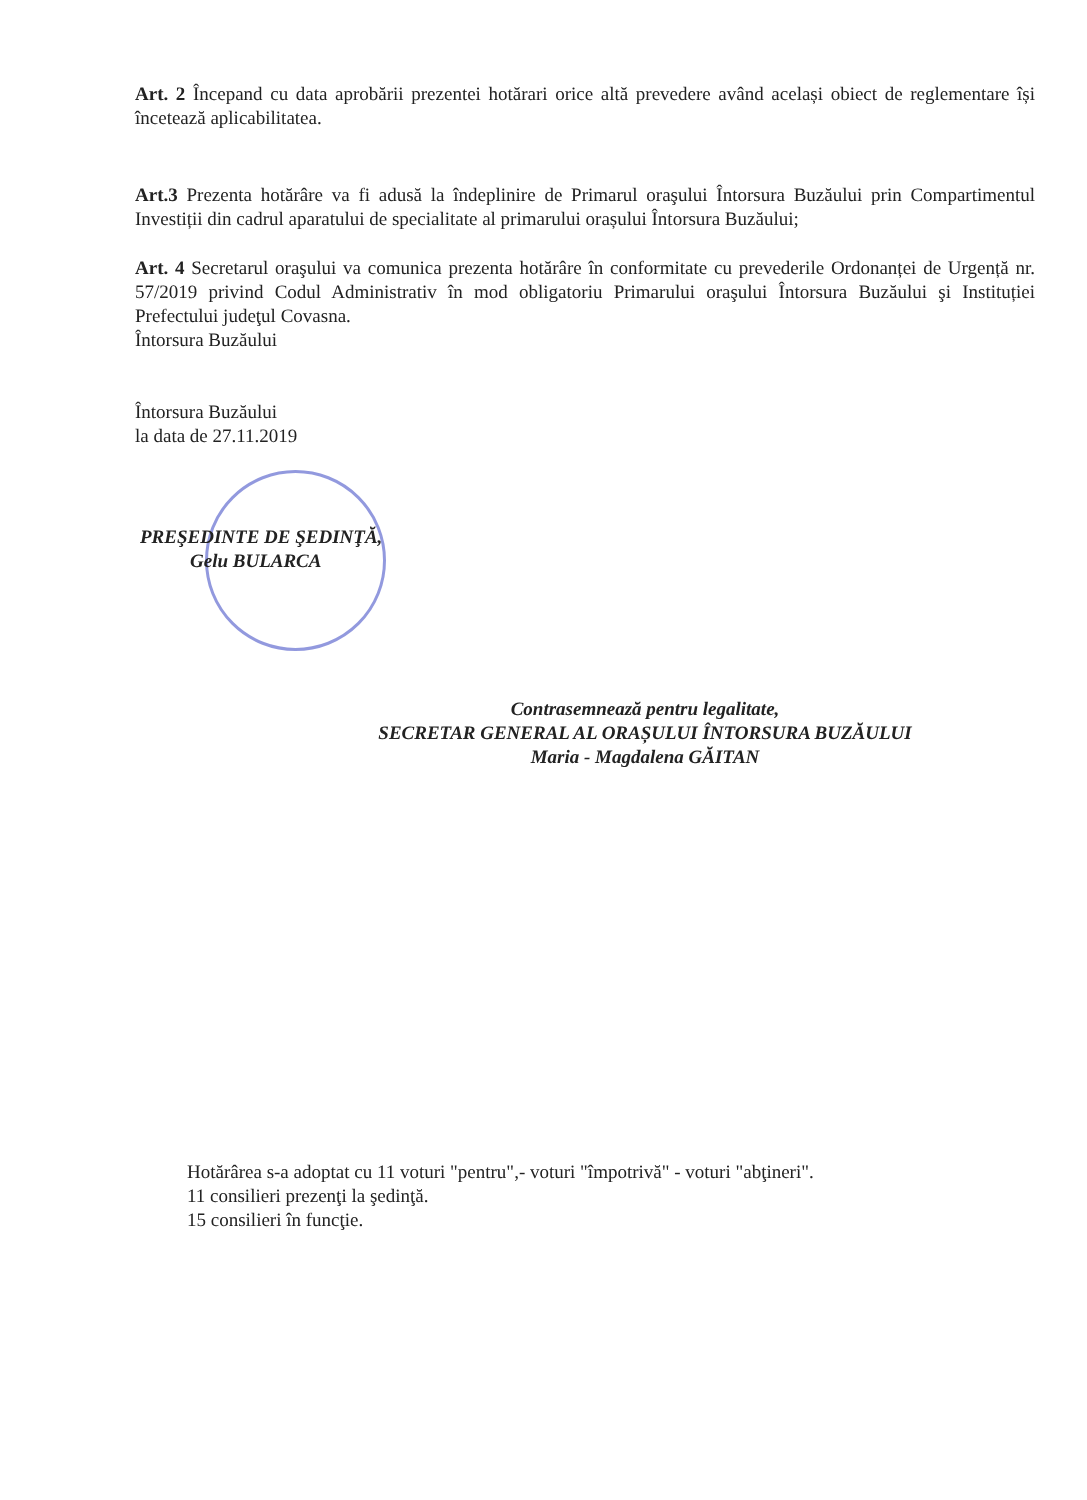Art. 2 Începand cu data aprobării prezentei hotărari orice altă prevedere având același obiect de reglementare își încetează aplicabilitatea.
Art.3 Prezenta hotărâre va fi adusă la îndeplinire de Primarul oraşului Întorsura Buzăului prin Compartimentul Investiții din cadrul aparatului de specialitate al primarului orașului Întorsura Buzăului;
Art. 4 Secretarul oraşului va comunica prezenta hotărâre în conformitate cu prevederile Ordonanței de Urgență nr. 57/2019 privind Codul Administrativ în mod obligatoriu Primarului oraşului Întorsura Buzăului şi Instituției Prefectului judeţul Covasna.
Întorsura Buzăului
Întorsura Buzăului
la data de 27.11.2019
PREŞEDINTE DE ŞEDINŢĂ,
Gelu BULARCA
Contrasemnează pentru legalitate,
SECRETAR GENERAL AL ORAȘULUI ÎNTORSURA BUZĂULUI
Maria - Magdalena GĂITAN
Hotărârea s-a adoptat cu 11 voturi "pentru",- voturi "împotrivă" - voturi "abţineri".
11 consilieri prezenţi la şedinţă.
15 consilieri în funcţie.